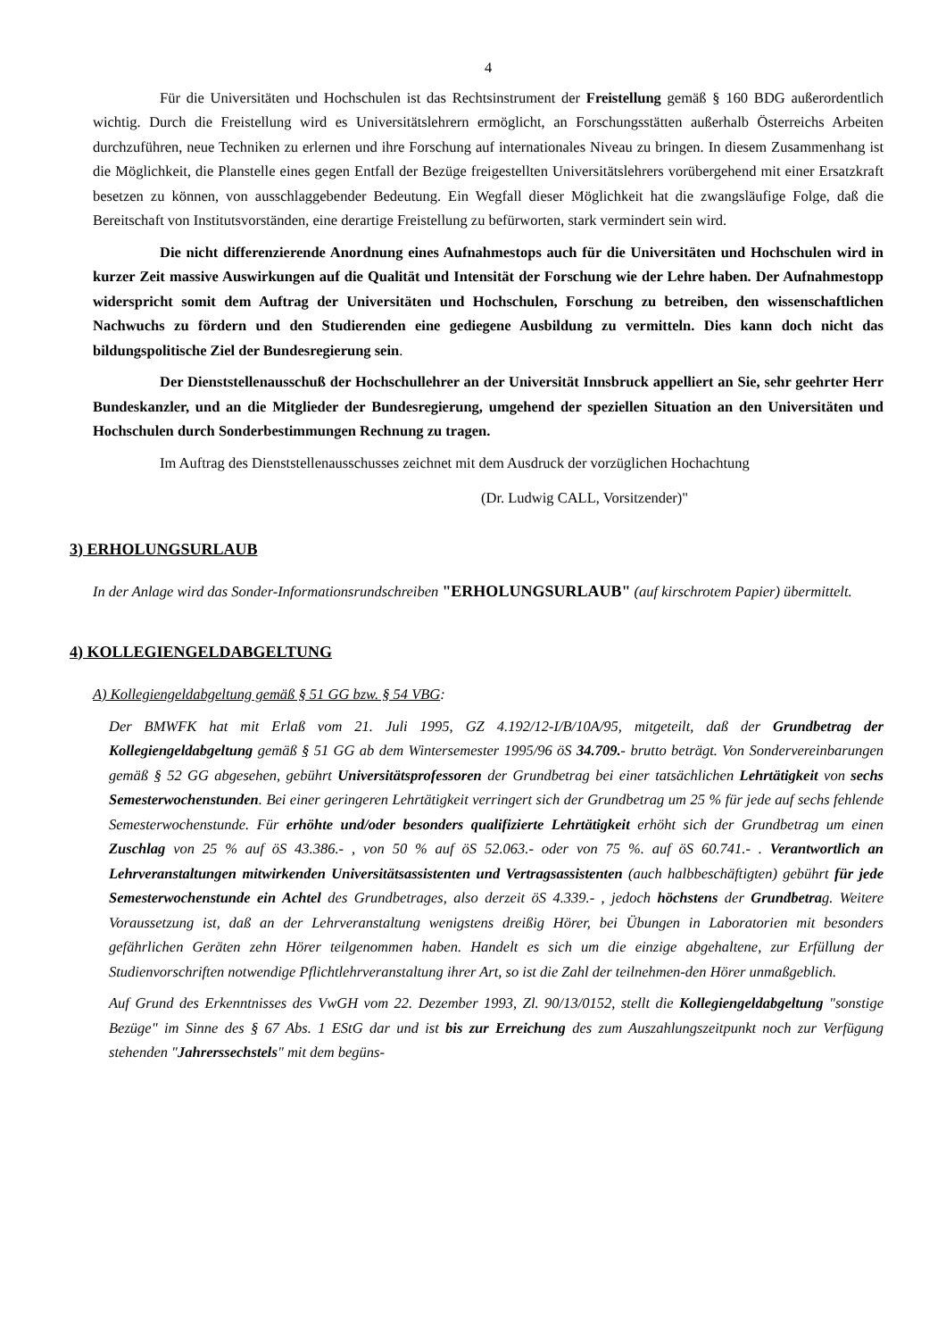4
Für die Universitäten und Hochschulen ist das Rechtsinstrument der Freistellung gemäß § 160 BDG außerordentlich wichtig. Durch die Freistellung wird es Universitätslehrern ermöglicht, an Forschungsstätten außerhalb Österreichs Arbeiten durchzuführen, neue Techniken zu erlernen und ihre Forschung auf internationales Niveau zu bringen. In diesem Zusammenhang ist die Möglichkeit, die Planstelle eines gegen Entfall der Bezüge freigestellten Universitätslehrers vorübergehend mit einer Ersatzkraft besetzen zu können, von ausschlaggebender Bedeutung. Ein Wegfall dieser Möglichkeit hat die zwangsläufige Folge, daß die Bereitschaft von Institutsvorständen, eine derartige Freistellung zu befürworten, stark vermindert sein wird.
Die nicht differenzierende Anordnung eines Aufnahmestops auch für die Universitäten und Hochschulen wird in kurzer Zeit massive Auswirkungen auf die Qualität und Intensität der Forschung wie der Lehre haben. Der Aufnahmestopp widerspricht somit dem Auftrag der Universitäten und Hochschulen, Forschung zu betreiben, den wissenschaftlichen Nachwuchs zu fördern und den Studierenden eine gediegene Ausbildung zu vermitteln. Dies kann doch nicht das bildungspolitische Ziel der Bundesregierung sein.
Der Dienststellenausschuß der Hochschullehrer an der Universität Innsbruck appelliert an Sie, sehr geehrter Herr Bundeskanzler, und an die Mitglieder der Bundesregierung, umgehend der speziellen Situation an den Universitäten und Hochschulen durch Sonderbestimmungen Rechnung zu tragen.
Im Auftrag des Dienststellenausschusses zeichnet mit dem Ausdruck der vorzüglichen Hochachtung
(Dr. Ludwig CALL, Vorsitzender)"
3) ERHOLUNGSURLAUB
In der Anlage wird das Sonder-Informationsrundschreiben "ERHOLUNGSURLAUB" (auf kirschrotem Papier) übermittelt.
4) KOLLEGIENGELDABGELTUNG
A) Kollegiengeldabgeltung gemäß § 51 GG bzw. § 54 VBG:
Der BMWFK hat mit Erlaß vom 21. Juli 1995, GZ 4.192/12-I/B/10A/95, mitgeteilt, daß der Grundbetrag der Kollegiengeldabgeltung gemäß § 51 GG ab dem Wintersemester 1995/96 öS 34.709.- brutto beträgt. Von Sondervereinbarungen gemäß § 52 GG abgesehen, gebührt Universitätsprofessoren der Grundbetrag bei einer tatsächlichen Lehrtätigkeit von sechs Semesterwochenstunden. Bei einer geringeren Lehrtätigkeit verringert sich der Grundbetrag um 25 % für jede auf sechs fehlende Semesterwochenstunde. Für erhöhte und/oder besonders qualifizierte Lehrtätigkeit erhöht sich der Grundbetrag um einen Zuschlag von 25 % auf öS 43.386.- , von 50 % auf öS 52.063.- oder von 75 %. auf öS 60.741.- . Verantwortlich an Lehrveranstaltungen mitwirkenden Universitätsassistenten und Vertragsassistenten (auch halbbeschäftigten) gebührt für jede Semesterwochenstunde ein Achtel des Grundbetrages, also derzeit öS 4.339.- , jedoch höchstens der Grundbetrag. Weitere Voraussetzung ist, daß an der Lehrveranstaltung wenigstens dreißig Hörer, bei Übungen in Laboratorien mit besonders gefährlichen Geräten zehn Hörer teilgenommen haben. Handelt es sich um die einzige abgehaltene, zur Erfüllung der Studienvorschriften notwendige Pflichtlehrveranstaltung ihrer Art, so ist die Zahl der teilnehmen-den Hörer unmaßgeblich.
Auf Grund des Erkenntnisses des VwGH vom 22. Dezember 1993, Zl. 90/13/0152, stellt die Kollegiengeldabgeltung "sonstige Bezüge" im Sinne des § 67 Abs. 1 EStG dar und ist bis zur Erreichung des zum Auszahlungszeitpunkt noch zur Verfügung stehenden "Jahrerssechstels" mit dem begüns-